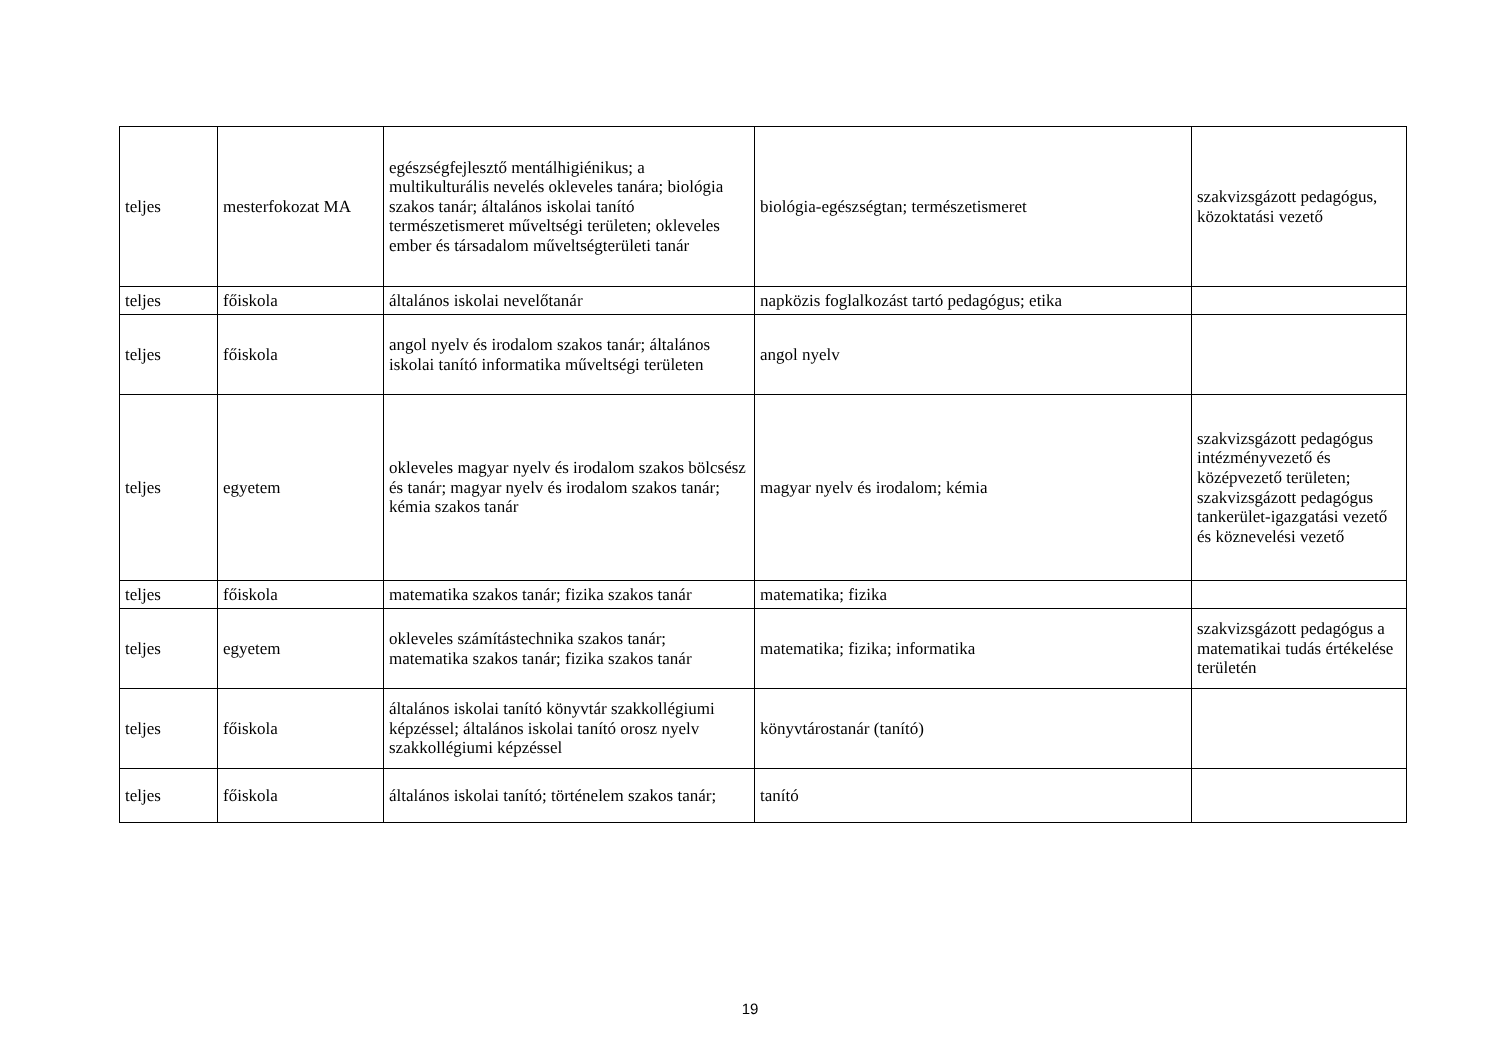| teljes | mesterfokozat MA | egészségfejlesztő mentálhigiénikus; a multikulturális nevelés okleveles tanára; biológia szakos tanár; általános iskolai tanító természetismeret műveltségi területen; okleveles ember és társadalom műveltségterületi tanár | biológia-egészségtan; természetismeret | szakvizsgázott pedagógus, közoktatási vezető |
| teljes | főiskola | általános iskolai nevelőtanár | napközis foglalkozást tartó pedagógus; etika | |
| teljes | főiskola | angol nyelv és irodalom szakos tanár; általános iskolai tanító informatika műveltségi területen | angol nyelv | |
| teljes | egyetem | okleveles magyar nyelv és irodalom szakos bölcsész és tanár; magyar nyelv és irodalom szakos tanár; kémia szakos tanár | magyar nyelv és irodalom; kémia | szakvizsgázott pedagógus intézményvezető és középvezető területen; szakvizsgázott pedagógus tankerület-igazgatási vezető és köznevelési vezető |
| teljes | főiskola | matematika szakos tanár; fizika szakos tanár | matematika; fizika | |
| teljes | egyetem | okleveles számítástechnika szakos tanár; matematika szakos tanár; fizika szakos tanár | matematika; fizika; informatika | szakvizsgázott pedagógus a matematikai tudás értékelése területén |
| teljes | főiskola | általános iskolai tanító könyvtár szakkollégiumi képzéssel; általános iskolai tanító orosz nyelv szakkollégiumi képzéssel | könyvtárostanár (tanító) | |
| teljes | főiskola | általános iskolai tanító; történelem szakos tanár; | tanító | |
19